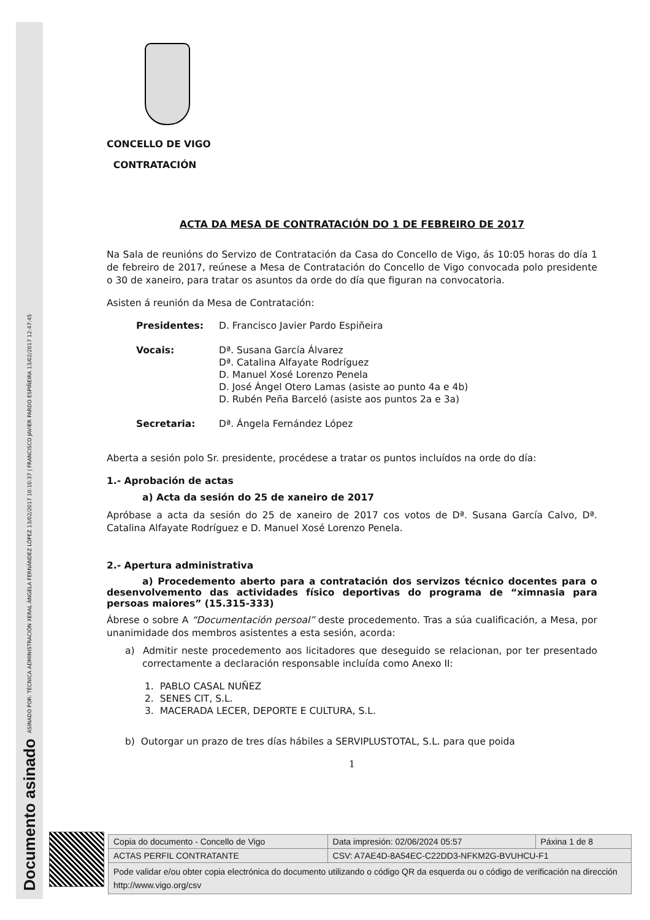ASINADO POR: TÉCNICA ADMINISTRACIÓN XERAL ÁNGELA FERNÁNDEZ LÓPEZ 13/02/2017 10:10:37 | FRANCISCO JAVIER PARDO ESPIÑEIRA 13/02/2017 12:47:45
Documento asinado
CONCELLO DE VIGO
CONTRATACIÓN
ACTA DA MESA DE CONTRATACIÓN DO 1 DE FEBREIRO DE 2017
Na Sala de reunións do Servizo de Contratación da Casa do Concello de Vigo, ás 10:05 horas do día 1 de febreiro de 2017, reúnese a Mesa de Contratación do Concello de Vigo convocada polo presidente o 30 de xaneiro, para tratar os asuntos da orde do día que figuran na convocatoria.
Asisten á reunión da Mesa de Contratación:
Presidentes: D. Francisco Javier Pardo Espiñeira
Vocais: Dª. Susana García Álvarez
Dª. Catalina Alfayate Rodríguez
D. Manuel Xosé Lorenzo Penela
D. José Ángel Otero Lamas (asiste ao punto 4a e 4b)
D. Rubén Peña Barceló (asiste aos puntos 2a e 3a)
Secretaria: Dª. Ángela Fernández López
Aberta a sesión polo Sr. presidente, procédese a tratar os puntos incluídos na orde do día:
1.- Aprobación de actas
a) Acta da sesión do 25 de xaneiro de 2017
Apróbase a acta da sesión do 25 de xaneiro de 2017 cos votos de Dª. Susana García Calvo, Dª. Catalina Alfayate Rodríguez e D. Manuel Xosé Lorenzo Penela.
2.- Apertura administrativa
a) Procedemento aberto para a contratación dos servizos técnico docentes para o desenvolvemento das actividades físico deportivas do programa de “ximnasia para persoas maiores” (15.315-333)
Ábrese o sobre A “Documentación persoal” deste procedemento. Tras a súa cualificación, a Mesa, por unanimidade dos membros asistentes a esta sesión, acorda:
a) Admitir neste procedemento aos licitadores que deseguido se relacionan, por ter presentado correctamente a declaración responsable incluída como Anexo II:
1. PABLO CASAL NUÑEZ
2. SENES CIT, S.L.
3. MACERADA LECER, DEPORTE E CULTURA, S.L.
b) Outorgar un prazo de tres días hábiles a SERVIPLUSTOTAL, S.L. para que poida
1
| Copia do documento - Concello de Vigo | Data impresión: 02/06/2024 05:57 | Páxina 1 de 8 |
| ACTAS PERFIL CONTRATANTE | CSV: A7AE4D-8A54EC-C22DD3-NFKM2G-BVUHCU-F1 | |
| Pode validar e/ou obter copia electrónica do documento utilizando o código QR da esquerda ou o código de verificación na dirección http://www.vigo.org/csv | | |